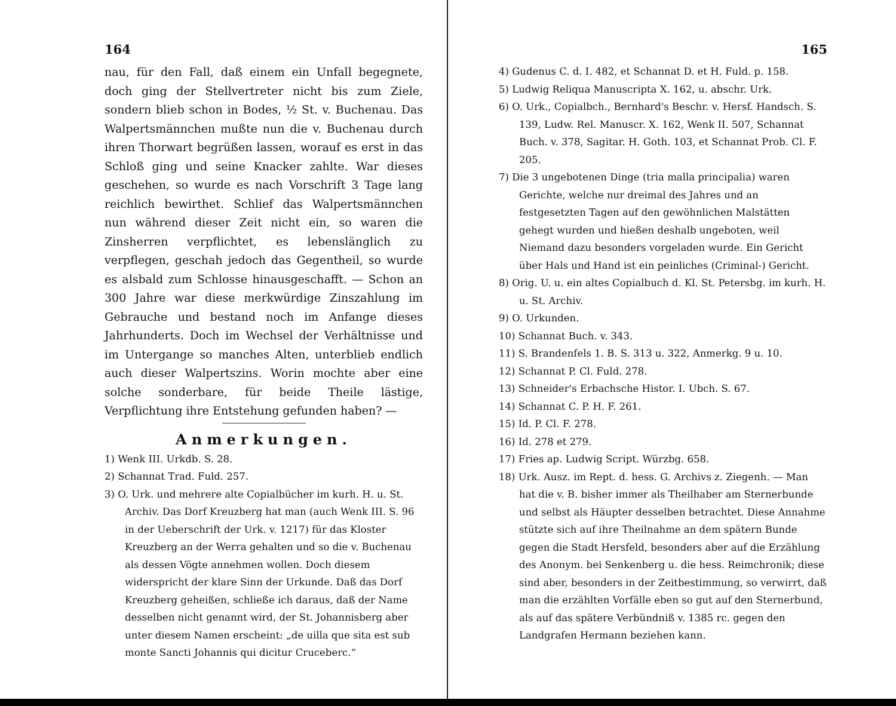164
nau, für den Fall, daß einem ein Unfall begegnete, doch ging der Stellvertreter nicht bis zum Ziele, sondern blieb schon in Bodes, ½ St. v. Buchenau. Das Walpertsmännchen mußte nun die v. Buchenau durch ihren Thorwart begrüßen lassen, worauf es erst in das Schloß ging und seine Knacker zahlte. War dieses geschehen, so wurde es nach Vorschrift 3 Tage lang reichlich bewirthet. Schlief das Walpertsmännchen nun während dieser Zeit nicht ein, so waren die Zinsherren verpflichtet, es lebenslänglich zu verpflegen, geschah jedoch das Gegentheil, so wurde es alsbald zum Schlosse hinausgeschafft. — Schon an 300 Jahre war diese merkwürdige Zinszahlung im Gebrauche und bestand noch im Anfange dieses Jahrhunderts. Doch im Wechsel der Verhältnisse und im Untergange so manches Alten, unterblieb endlich auch dieser Walpertszins. Worin mochte aber eine solche sonderbare, für beide Theile lästige, Verpflichtung ihre Entstehung gefunden haben? —
Anmerkungen.
1) Wenk III. Urkdb. S. 28.
2) Schannat Trad. Fuld. 257.
3) O. Urk. und mehrere alte Copialbücher im kurh. H. u. St. Archiv. Das Dorf Kreuzberg hat man (auch Wenk III. S. 96 in der Ueberschrift der Urk. v. 1217) für das Kloster Kreuzberg an der Werra gehalten und so die v. Buchenau als dessen Vögte annehmen wollen. Doch diesem widerspricht der klare Sinn der Urkunde. Daß das Dorf Kreuzberg geheißen, schließe ich daraus, daß der Name desselben nicht genannt wird, der St. Johannisberg aber unter diesem Namen erscheint: „de uilla que sita est sub monte Sancti Johannis qui dicitur Cruceberc.“
165
4) Gudenus C. d. I. 482, et Schannat D. et H. Fuld. p. 158.
5) Ludwig Reliqua Manuscripta X. 162, u. abschr. Urk.
6) O. Urk., Copialbch., Bernhard's Beschr. v. Hersf. Handsch. S. 139, Ludw. Rel. Manuscr. X. 162, Wenk II. 507, Schannat Buch. v. 378, Sagitar. H. Goth. 103, et Schannat Prob. Cl. F. 205.
7) Die 3 ungebotenen Dinge (tria malla principalia) waren Gerichte, welche nur dreimal des Jahres und an festgesetzten Tagen auf den gewöhnlichen Malstätten gehegt wurden und hießen deshalb ungeboten, weil Niemand dazu besonders vorgeladen wurde. Ein Gericht über Hals und Hand ist ein peinliches (Criminal-) Gericht.
8) Orig. U. u. ein altes Copialbuch d. Kl. St. Petersbg. im kurh. H. u. St. Archiv.
9) O. Urkunden.
10) Schannat Buch. v. 343.
11) S. Brandenfels 1. B. S. 313 u. 322, Anmerkg. 9 u. 10.
12) Schannat P. Cl. Fuld. 278.
13) Schneider's Erbachsche Histor. I. Ubch. S. 67.
14) Schannat C. P. H. F. 261.
15) Id. P. Cl. F. 278.
16) Id. 278 et 279.
17) Fries ap. Ludwig Script. Würzbg. 658.
18) Urk. Ausz. im Rept. d. hess. G. Archivs z. Ziegenh. — Man hat die v. B. bisher immer als Theilhaber am Sternerbunde und selbst als Häupter desselben betrachtet. Diese Annahme stützte sich auf ihre Theilnahme an dem spätern Bunde gegen die Stadt Hersfeld, besonders aber auf die Erzählung des Anonym. bei Senkenberg u. die hess. Reimchronik; diese sind aber, besonders in der Zeitbestimmung, so verwirrt, daß man die erzählten Vorfälle eben so gut auf den Sternerbund, als auf das spätere Verbündniß v. 1385 rc. gegen den Landgrafen Hermann beziehen kann.